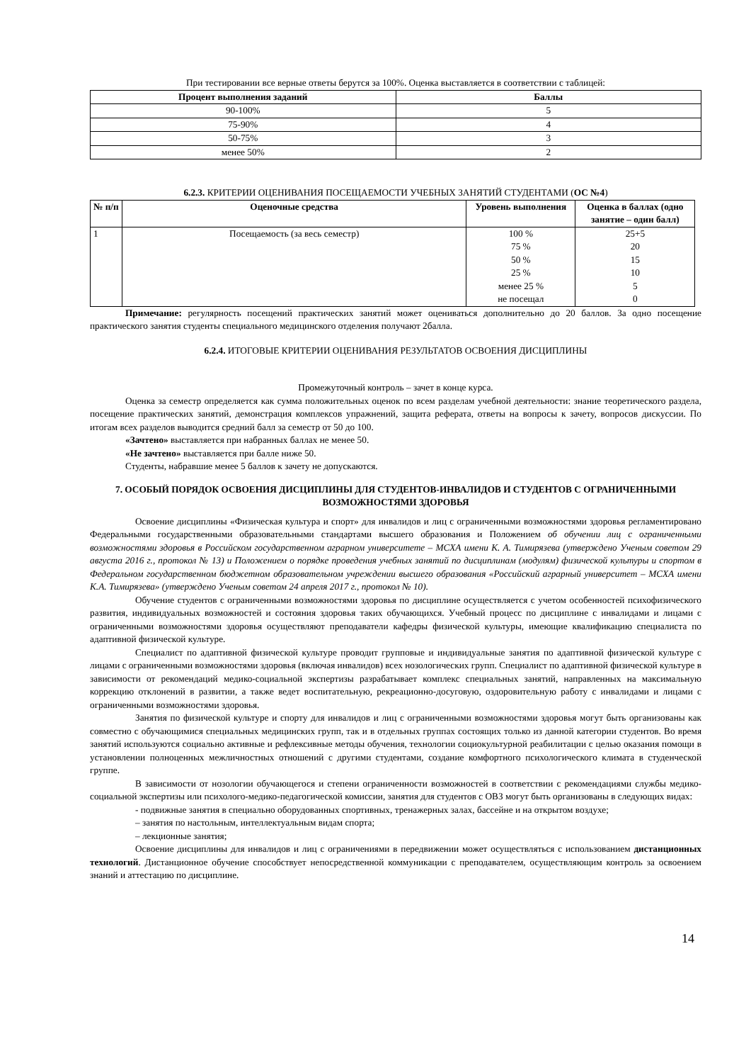При тестировании все верные ответы берутся за 100%. Оценка выставляется в соответствии с таблицей:
| Процент выполнения заданий | Баллы |
| --- | --- |
| 90-100% | 5 |
| 75-90% | 4 |
| 50-75% | 3 |
| менее 50% | 2 |
6.2.3. КРИТЕРИИ ОЦЕНИВАНИЯ ПОСЕЩАЕМОСТИ УЧЕБНЫХ ЗАНЯТИЙ СТУДЕНТАМИ (ОС №4)
| № п/п | Оценочные средства | Уровень выполнения | Оценка в баллах (одно занятие – один балл) |
| --- | --- | --- | --- |
| 1 | Посещаемость (за весь семестр) | 100 % 75 % 50 % 25 % менее 25 % не посещал | 25+5 20 15 10 5 0 |
Примечание: регулярность посещений практических занятий может оцениваться дополнительно до 20 баллов. За одно посещение практического занятия студенты специального медицинского отделения получают 2балла.
6.2.4. ИТОГОВЫЕ КРИТЕРИИ ОЦЕНИВАНИЯ РЕЗУЛЬТАТОВ ОСВОЕНИЯ ДИСЦИПЛИНЫ
Промежуточный контроль – зачет в конце курса.
Оценка за семестр определяется как сумма положительных оценок по всем разделам учебной деятельности: знание теоретического раздела, посещение практических занятий, демонстрация комплексов упражнений, защита реферата, ответы на вопросы к зачету, вопросов дискуссии. По итогам всех разделов выводится средний балл за семестр от 50 до 100.
«Зачтено» выставляется при набранных баллах не менее 50.
«Не зачтено» выставляется при балле ниже 50.
Студенты, набравшие менее 5 баллов к зачету не допускаются.
7. ОСОБЫЙ ПОРЯДОК ОСВОЕНИЯ ДИСЦИПЛИНЫ ДЛЯ СТУДЕНТОВ-ИНВАЛИДОВ И СТУДЕНТОВ С ОГРАНИЧЕННЫМИ ВОЗМОЖНОСТЯМИ ЗДОРОВЬЯ
Освоение дисциплины «Физическая культура и спорт» для инвалидов и лиц с ограниченными возможностями здоровья регламентировано Федеральными государственными образовательными стандартами высшего образования и Положением об обучении лиц с ограниченными возможностями здоровья в Российском государственном аграрном университете – МСХА имени К. А. Тимирязева (утверждено Ученым советом 29 августа 2016 г., протокол № 13) и Положением о порядке проведения учебных занятий по дисциплинам (модулям) физической культуры и спортом в Федеральном государственном бюджетном образовательном учреждении высшего образования «Российский аграрный университет – МСХА имени К.А. Тимирязева» (утверждено Ученым советом 24 апреля 2017 г., протокол № 10).
Обучение студентов с ограниченными возможностями здоровья по дисциплине осуществляется с учетом особенностей психофизического развития, индивидуальных возможностей и состояния здоровья таких обучающихся. Учебный процесс по дисциплине с инвалидами и лицами с ограниченными возможностями здоровья осуществляют преподаватели кафедры физической культуры, имеющие квалификацию специалиста по адаптивной физической культуре.
Специалист по адаптивной физической культуре проводит групповые и индивидуальные занятия по адаптивной физической культуре с лицами с ограниченными возможностями здоровья (включая инвалидов) всех нозологических групп. Специалист по адаптивной физической культуре в зависимости от рекомендаций медико-социальной экспертизы разрабатывает комплекс специальных занятий, направленных на максимальную коррекцию отклонений в развитии, а также ведет воспитательную, рекреационно-досуговую, оздоровительную работу с инвалидами и лицами с ограниченными возможностями здоровья.
Занятия по физической культуре и спорту для инвалидов и лиц с ограниченными возможностями здоровья могут быть организованы как совместно с обучающимися специальных медицинских групп, так и в отдельных группах состоящих только из данной категории студентов. Во время занятий используются социально активные и рефлексивные методы обучения, технологии социокультурной реабилитации с целью оказания помощи в установлении полноценных межличностных отношений с другими студентами, создание комфортного психологического климата в студенческой группе.
В зависимости от нозологии обучающегося и степени ограниченности возможностей в соответствии с рекомендациями службы медико-социальной экспертизы или психолого-медико-педагогической комиссии, занятия для студентов с ОВЗ могут быть организованы в следующих видах:
- подвижные занятия в специально оборудованных спортивных, тренажерных залах, бассейне и на открытом воздухе;
– занятия по настольным, интеллектуальным видам спорта;
– лекционные занятия;
Освоение дисциплины для инвалидов и лиц с ограничениями в передвижении может осуществляться с использованием дистанционных технологий. Дистанционное обучение способствует непосредственной коммуникации с преподавателем, осуществляющим контроль за освоением знаний и аттестацию по дисциплине.
14